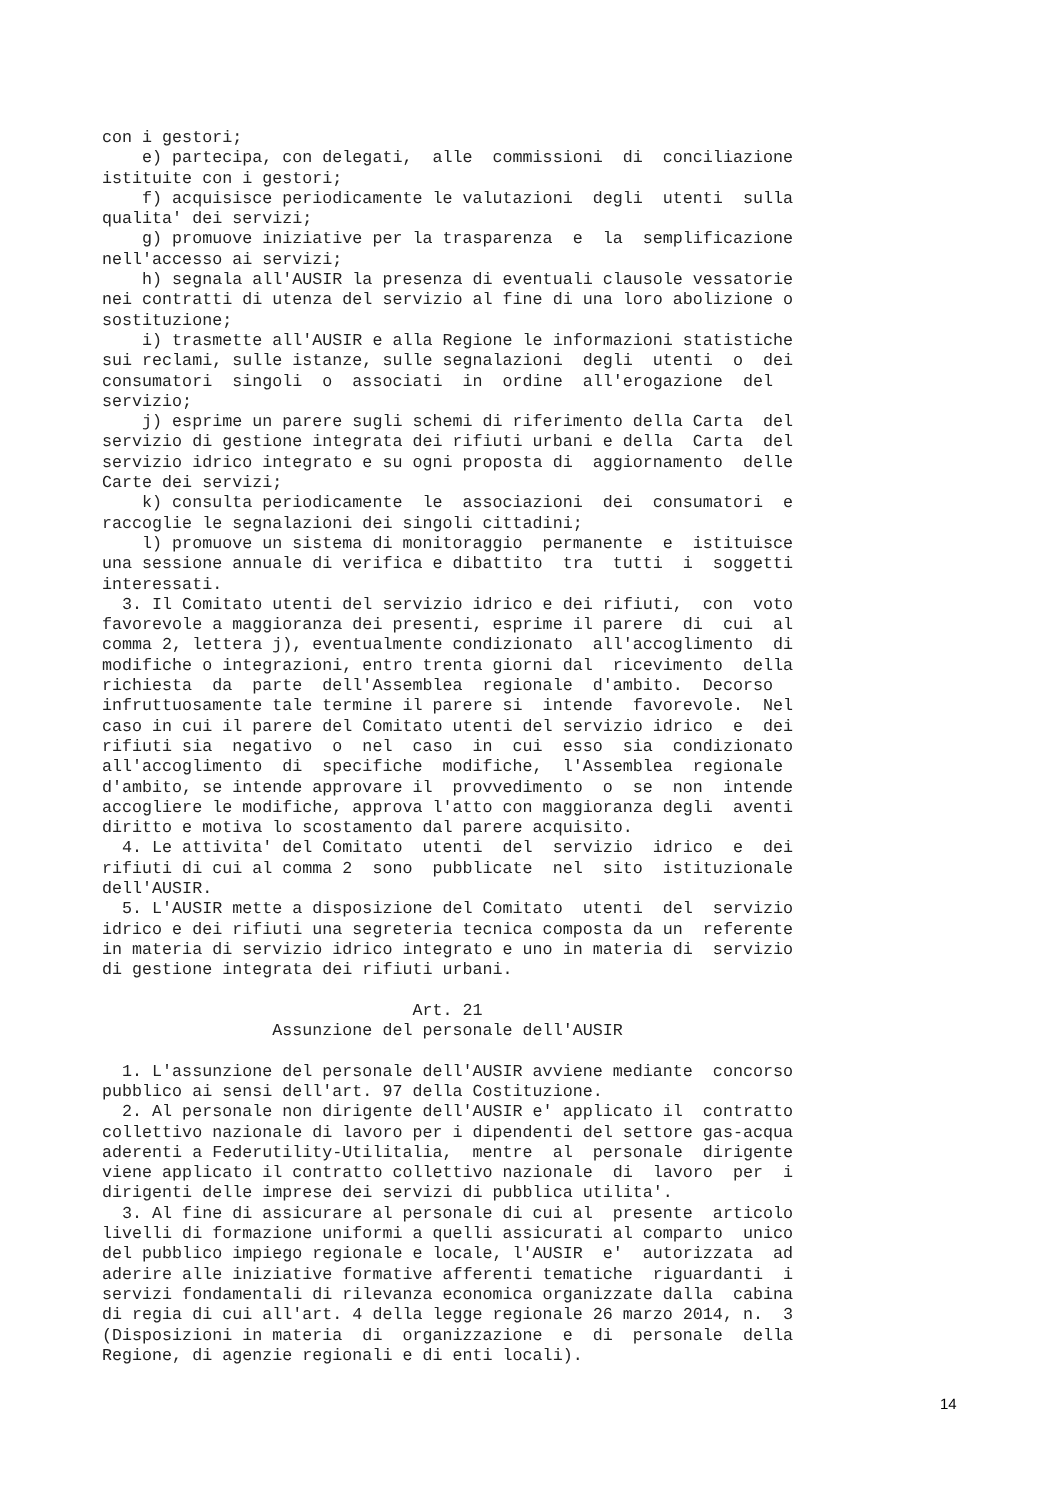con i gestori; e) partecipa, con delegati, alle commissioni di conciliazione istituite con i gestori; f) acquisisce periodicamente le valutazioni degli utenti sulla qualita' dei servizi; g) promuove iniziative per la trasparenza e la semplificazione nell'accesso ai servizi; h) segnala all'AUSIR la presenza di eventuali clausole vessatorie nei contratti di utenza del servizio al fine di una loro abolizione o sostituzione; i) trasmette all'AUSIR e alla Regione le informazioni statistiche sui reclami, sulle istanze, sulle segnalazioni degli utenti o dei consumatori singoli o associati in ordine all'erogazione del servizio; j) esprime un parere sugli schemi di riferimento della Carta del servizio di gestione integrata dei rifiuti urbani e della Carta del servizio idrico integrato e su ogni proposta di aggiornamento delle Carte dei servizi; k) consulta periodicamente le associazioni dei consumatori e raccoglie le segnalazioni dei singoli cittadini; l) promuove un sistema di monitoraggio permanente e istituisce una sessione annuale di verifica e dibattito tra tutti i soggetti interessati. 3. Il Comitato utenti del servizio idrico e dei rifiuti, con voto favorevole a maggioranza dei presenti, esprime il parere di cui al comma 2, lettera j), eventualmente condizionato all'accoglimento di modifiche o integrazioni, entro trenta giorni dal ricevimento della richiesta da parte dell'Assemblea regionale d'ambito. Decorso infruttuosamente tale termine il parere si intende favorevole. Nel caso in cui il parere del Comitato utenti del servizio idrico e dei rifiuti sia negativo o nel caso in cui esso sia condizionato all'accoglimento di specifiche modifiche, l'Assemblea regionale d'ambito, se intende approvare il provvedimento o se non intende accogliere le modifiche, approva l'atto con maggioranza degli aventi diritto e motiva lo scostamento dal parere acquisito. 4. Le attivita' del Comitato utenti del servizio idrico e dei rifiuti di cui al comma 2 sono pubblicate nel sito istituzionale dell'AUSIR. 5. L'AUSIR mette a disposizione del Comitato utenti del servizio idrico e dei rifiuti una segreteria tecnica composta da un referente in materia di servizio idrico integrato e uno in materia di servizio di gestione integrata dei rifiuti urbani. Art. 21 Assunzione del personale dell'AUSIR 1. L'assunzione del personale dell'AUSIR avviene mediante concorso pubblico ai sensi dell'art. 97 della Costituzione. 2. Al personale non dirigente dell'AUSIR e' applicato il contratto collettivo nazionale di lavoro per i dipendenti del settore gas-acqua aderenti a Federutility-Utilitalia, mentre al personale dirigente viene applicato il contratto collettivo nazionale di lavoro per i dirigenti delle imprese dei servizi di pubblica utilita'. 3. Al fine di assicurare al personale di cui al presente articolo livelli di formazione uniformi a quelli assicurati al comparto unico del pubblico impiego regionale e locale, l'AUSIR e' autorizzata ad aderire alle iniziative formative afferenti tematiche riguardanti i servizi fondamentali di rilevanza economica organizzate dalla cabina di regia di cui all'art. 4 della legge regionale 26 marzo 2014, n. 3 (Disposizioni in materia di organizzazione e di personale della Regione, di agenzie regionali e di enti locali).
14